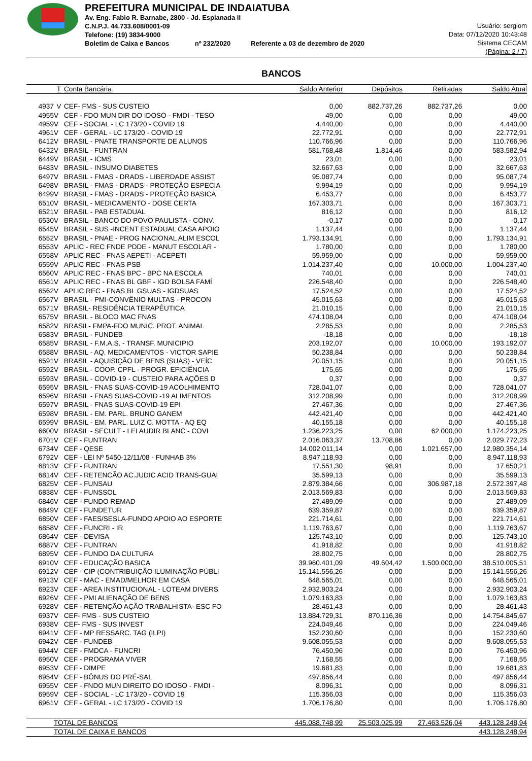PREFEITURA MUNICIPAL DE INDAIATUBA
Av. Eng. Fabio R. Barnabe, 2800 - Jd. Esplanada II
C.N.P.J. 44.733.608/0001-09
Telefone: (19) 3834-9000
Boletim de Caixa e Bancos nº 232/2020 Referente a 03 de dezembro de 2020
Usuário: sergiom
Data: 07/12/2020 10:43:48
Sistema CECAM
(Página: 2 / 7)
BANCOS
| | T | Conta Bancária | Saldo Anterior | Depósitos | Retiradas | Saldo Atual |
| --- | --- | --- | --- | --- | --- | --- |
| 4937 | V | CEF- FMS - SUS CUSTEIO | 0,00 | 882.737,26 | 882.737,26 | 0,00 |
| 4955 | V | CEF - FDO MUN DIR DO IDOSO - FMDI - TESO | 49,00 | 0,00 | 0,00 | 49,00 |
| 4959 | V | CEF - SOCIAL - LC 173/20 - COVID 19 | 4.440,00 | 0,00 | 0,00 | 4.440,00 |
| 4961 | V | CEF - GERAL - LC 173/20 - COVID 19 | 22.772,91 | 0,00 | 0,00 | 22.772,91 |
| 6412 | V | BRASIL - PNATE TRANSPORTE DE ALUNOS | 110.766,96 | 0,00 | 0,00 | 110.766,96 |
| 6432 | V | BRASIL - FUNTRAN | 581.768,48 | 1.814,46 | 0,00 | 583.582,94 |
| 6449 | V | BRASIL - ICMS | 23,01 | 0,00 | 0,00 | 23,01 |
| 6483 | V | BRASIL - INSUMO DIABETES | 32.667,63 | 0,00 | 0,00 | 32.667,63 |
| 6497 | V | BRASIL - FMAS - DRADS - LIBERDADE ASSIST | 95.087,74 | 0,00 | 0,00 | 95.087,74 |
| 6498 | V | BRASIL - FMAS - DRADS - PROTEÇÃO ESPECIA | 9.994,19 | 0,00 | 0,00 | 9.994,19 |
| 6499 | V | BRASIL - FMAS - DRADS - PROTEÇÃO BASICA | 6.453,77 | 0,00 | 0,00 | 6.453,77 |
| 6510 | V | BRASIL - MEDICAMENTO - DOSE CERTA | 167.303,71 | 0,00 | 0,00 | 167.303,71 |
| 6521 | V | BRASIL - PAB ESTADUAL | 816,12 | 0,00 | 0,00 | 816,12 |
| 6530 | V | BRASIL - BANCO DO POVO PAULISTA - CONV. | -0,17 | 0,00 | 0,00 | -0,17 |
| 6545 | V | BRASIL - SUS -INCENT ESTADUAL CASA APOIO | 1.137,44 | 0,00 | 0,00 | 1.137,44 |
| 6552 | V | BRASIL - PNAE - PROG NACIONAL ALIM ESCOL | 1.793.134,91 | 0,00 | 0,00 | 1.793.134,91 |
| 6553 | V | APLIC - REC FNDE PDDE - MANUT ESCOLAR - | 1.780,00 | 0,00 | 0,00 | 1.780,00 |
| 6558 | V | APLIC REC - FNAS AEPETI - ACEPETI | 59.959,00 | 0,00 | 0,00 | 59.959,00 |
| 6559 | V | APLIC REC - FNAS PSB | 1.014.237,40 | 0,00 | 10.000,00 | 1.004.237,40 |
| 6560 | V | APLIC REC - FNAS BPC - BPC NA ESCOLA | 740,01 | 0,00 | 0,00 | 740,01 |
| 6561 | V | APLIC REC - FNAS BL GBF - IGD BOLSA FAMÍ | 226.548,40 | 0,00 | 0,00 | 226.548,40 |
| 6562 | V | APLIC REC - FNAS BL GSUAS - IGDSUAS | 17.524,52 | 0,00 | 0,00 | 17.524,52 |
| 6567 | V | BRASIL - PMI-CONVÊNIO MULTAS - PROCON | 45.015,63 | 0,00 | 0,00 | 45.015,63 |
| 6571 | V | BRASIL- RESIDÊNCIA TERAPÊUTICA | 21.010,15 | 0,00 | 0,00 | 21.010,15 |
| 6575 | V | BRASIL - BLOCO MAC FNAS | 474.108,04 | 0,00 | 0,00 | 474.108,04 |
| 6582 | V | BRASIL- FMPA-FDO MUNIC. PROT. ANIMAL | 2.285,53 | 0,00 | 0,00 | 2.285,53 |
| 6583 | V | BRASIL - FUNDEB | -18,18 | 0,00 | 0,00 | -18,18 |
| 6585 | V | BRASIL - F.M.A.S. - TRANSF. MUNICIPIO | 203.192,07 | 0,00 | 10.000,00 | 193.192,07 |
| 6588 | V | BRASIL - AQ. MEDICAMENTOS - VICTOR SAPIE | 50.238,84 | 0,00 | 0,00 | 50.238,84 |
| 6591 | V | BRASIL - AQUISIÇÃO DE BENS (SUAS) - VEÍC | 20.051,15 | 0,00 | 0,00 | 20.051,15 |
| 6592 | V | BRASIL - COOP. CPFL - PROGR. EFICIÊNCIA | 175,65 | 0,00 | 0,00 | 175,65 |
| 6593 | V | BRASIL - COVID-19 - CUSTEIO PARA AÇÕES D | 0,37 | 0,00 | 0,00 | 0,37 |
| 6595 | V | BRASIL - FNAS SUAS-COVID-19 ACOLHIMENTO | 728.041,07 | 0,00 | 0,00 | 728.041,07 |
| 6596 | V | BRASIL - FNAS SUAS-COVID -19 ALIMENTOS | 312.208,99 | 0,00 | 0,00 | 312.208,99 |
| 6597 | V | BRASIL - FNAS SUAS-COVID-19 EPI | 27.467,36 | 0,00 | 0,00 | 27.467,36 |
| 6598 | V | BRASIL - EM. PARL. BRUNO GANEM | 442.421,40 | 0,00 | 0,00 | 442.421,40 |
| 6599 | V | BRASIL - EM. PARL. LUIZ C. MOTTA - AQ EQ | 40.155,18 | 0,00 | 0,00 | 40.155,18 |
| 6600 | V | BRASIL - SECULT - LEI AUDIR BLANC - COVI | 1.236.223,25 | 0,00 | 62.000,00 | 1.174.223,25 |
| 6701 | V | CEF - FUNTRAN | 2.016.063,37 | 13.708,86 | 0,00 | 2.029.772,23 |
| 6734 | V | CEF - QESE | 14.002.011,14 | 0,00 | 1.021.657,00 | 12.980.354,14 |
| 6792 | V | CEF - LEI Nº 5450-12/11/08 - FUNHAB 3% | 8.947.118,93 | 0,00 | 0,00 | 8.947.118,93 |
| 6813 | V | CEF - FUNTRAN | 17.551,30 | 98,91 | 0,00 | 17.650,21 |
| 6814 | V | CEF - RETENCÃO AC.JUDIC ACID TRANS-GUAI | 35.599,13 | 0,00 | 0,00 | 35.599,13 |
| 6825 | V | CEF - FUNSAU | 2.879.384,66 | 0,00 | 306.987,18 | 2.572.397,48 |
| 6838 | V | CEF - FUNSSOL | 2.013.569,83 | 0,00 | 0,00 | 2.013.569,83 |
| 6846 | V | CEF - FUNDO REMAD | 27.489,09 | 0,00 | 0,00 | 27.489,09 |
| 6849 | V | CEF - FUNDETUR | 639.359,87 | 0,00 | 0,00 | 639.359,87 |
| 6850 | V | CEF - FAES/SESLA-FUNDO APOIO AO ESPORTE | 221.714,61 | 0,00 | 0,00 | 221.714,61 |
| 6858 | V | CEF - FUNCRI - IR | 1.119.763,67 | 0,00 | 0,00 | 1.119.763,67 |
| 6864 | V | CEF - DEVISA | 125.743,10 | 0,00 | 0,00 | 125.743,10 |
| 6887 | V | CEF - FUNTRAN | 41.918,82 | 0,00 | 0,00 | 41.918,82 |
| 6895 | V | CEF - FUNDO DA CULTURA | 28.802,75 | 0,00 | 0,00 | 28.802,75 |
| 6910 | V | CEF - EDUCAÇÃO BASICA | 39.960.401,09 | 49.604,42 | 1.500.000,00 | 38.510.005,51 |
| 6912 | V | CEF - CIP (CONTRIBUIÇÃO ILUMINAÇÃO PÚBLI | 15.141.556,26 | 0,00 | 0,00 | 15.141.556,26 |
| 6913 | V | CEF - MAC - EMAD/MELHOR EM CASA | 648.565,01 | 0,00 | 0,00 | 648.565,01 |
| 6923 | V | CEF - AREA INSTITUCIONAL - LOTEAM DIVERS | 2.932.903,24 | 0,00 | 0,00 | 2.932.903,24 |
| 6926 | V | CEF - PMI ALIENAÇÃO DE BENS | 1.079.163,83 | 0,00 | 0,00 | 1.079.163,83 |
| 6928 | V | CEF - RETENÇÃO AÇÃO TRABALHISTA- ESC FO | 28.461,43 | 0,00 | 0,00 | 28.461,43 |
| 6937 | V | CEF- FMS - SUS CUSTEIO | 13.884.729,31 | 870.116,36 | 0,00 | 14.754.845,67 |
| 6938 | V | CEF- FMS - SUS INVEST | 224.049,46 | 0,00 | 0,00 | 224.049,46 |
| 6941 | V | CEF - MP RESSARC. TAG (ILPI) | 152.230,60 | 0,00 | 0,00 | 152.230,60 |
| 6942 | V | CEF - FUNDEB | 9.608.055,53 | 0,00 | 0,00 | 9.608.055,53 |
| 6944 | V | CEF - FMDCA - FUNCRI | 76.450,96 | 0,00 | 0,00 | 76.450,96 |
| 6950 | V | CEF - PROGRAMA VIVER | 7.168,55 | 0,00 | 0,00 | 7.168,55 |
| 6953 | V | CEF - DIMPE | 19.681,83 | 0,00 | 0,00 | 19.681,83 |
| 6954 | V | CEF - BÔNUS DO PRÉ-SAL | 497.856,44 | 0,00 | 0,00 | 497.856,44 |
| 6955 | V | CEF - FNDO MUN DIREITO DO IDOSO - FMDI - | 8.096,31 | 0,00 | 0,00 | 8.096,31 |
| 6959 | V | CEF - SOCIAL - LC 173/20 - COVID 19 | 115.356,03 | 0,00 | 0,00 | 115.356,03 |
| 6961 | V | CEF - GERAL - LC 173/20 - COVID 19 | 1.706.176,80 | 0,00 | 0,00 | 1.706.176,80 |
| | TOTAL DE BANCOS | | 445.088.748,99 | 25.503.025,99 | 27.463.526,04 | 443.128.248,94 |
| | TOTAL DE CAIXA E BANCOS | | | | | 443.128.248,94 |